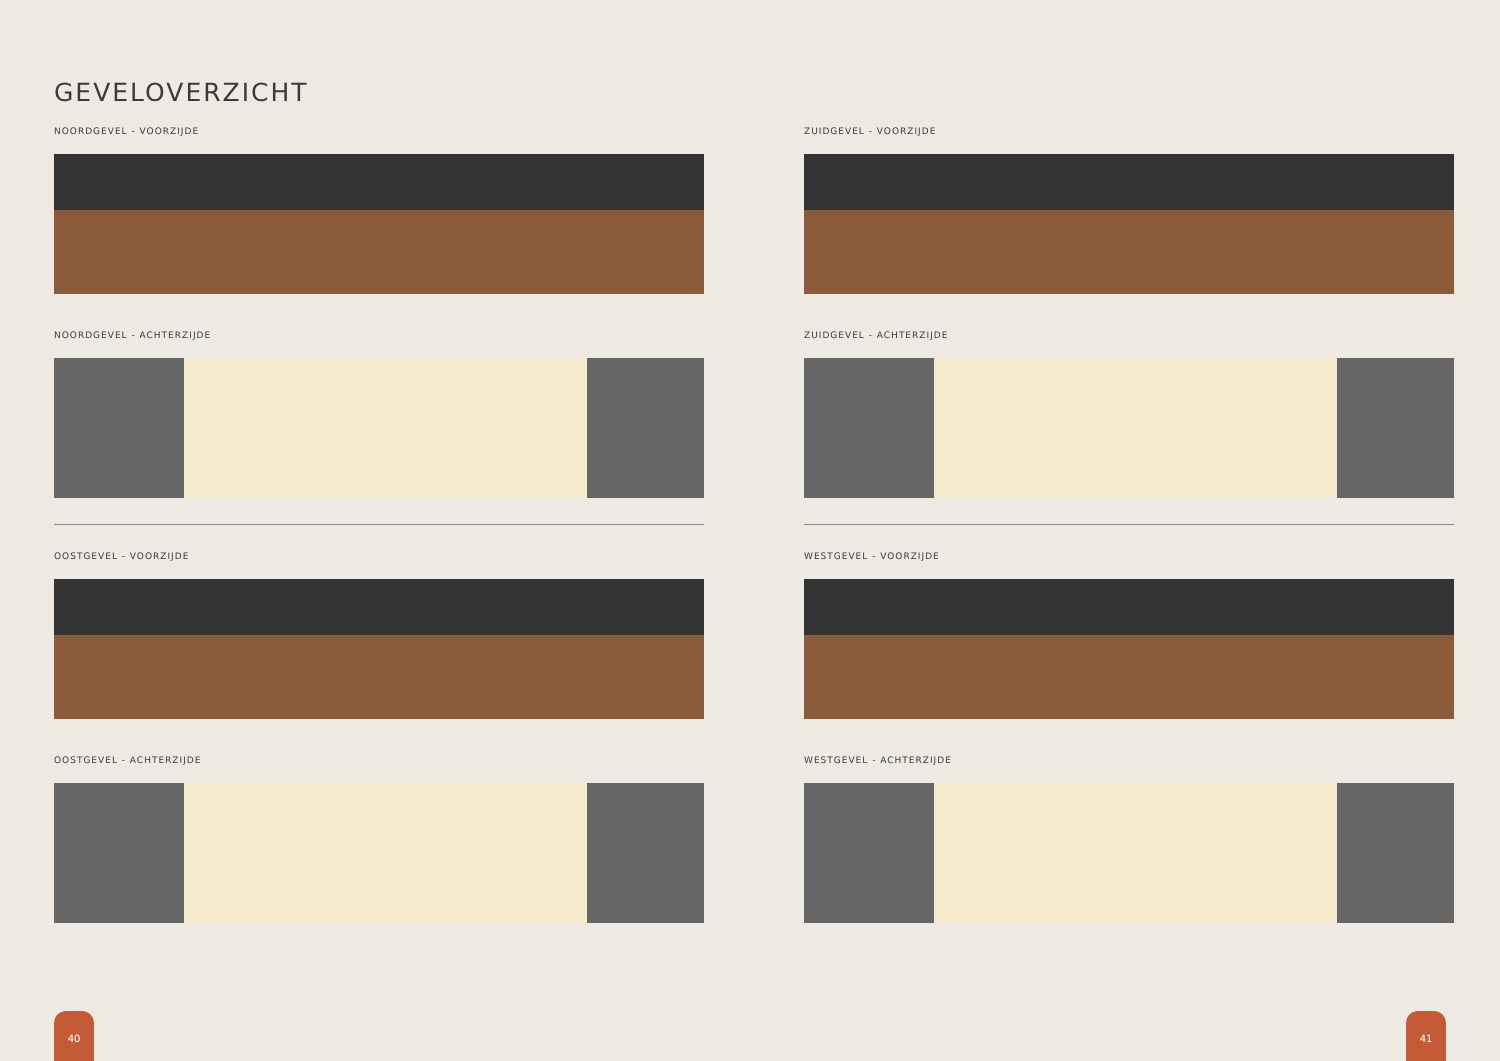GEVELOVERZICHT
NOORDGEVEL - VOORZIJDE
NOORDGEVEL - ACHTERZIJDE
OOSTGEVEL - VOORZIJDE
OOSTGEVEL - ACHTERZIJDE
ZUIDGEVEL - VOORZIJDE
ZUIDGEVEL - ACHTERZIJDE
WESTGEVEL - VOORZIJDE
WESTGEVEL - ACHTERZIJDE
40 41